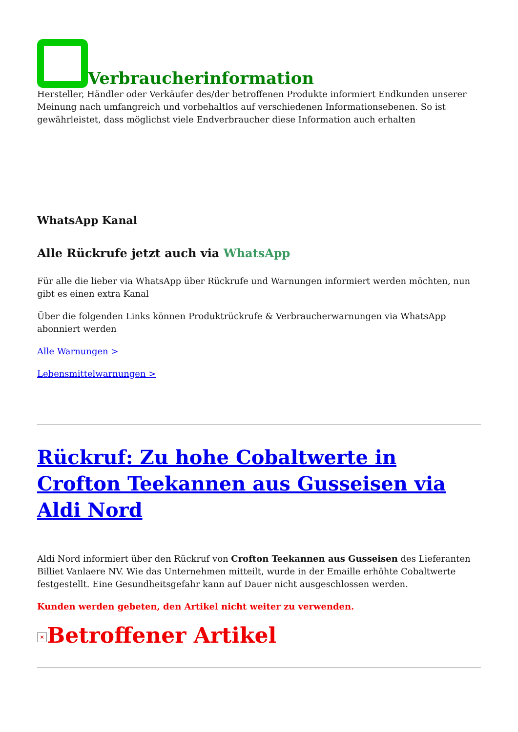Verbraucherinformation
Hersteller, Händler oder Verkäufer des/der betroffenen Produkte informiert Endkunden unserer Meinung nach umfangreich und vorbehaltlos auf verschiedenen Informationsebenen. So ist gewährleistet, dass möglichst viele Endverbraucher diese Information auch erhalten
WhatsApp Kanal
Alle Rückrufe jetzt auch via WhatsApp
Für alle die lieber via WhatsApp über Rückrufe und Warnungen informiert werden möchten, nun gibt es einen extra Kanal
Über die folgenden Links können Produktrückrufe & Verbraucherwarnungen via WhatsApp abonniert werden
Alle Warnungen >
Lebensmittelwarnungen >
Rückruf: Zu hohe Cobaltwerte in Crofton Teekannen aus Gusseisen via Aldi Nord
Aldi Nord informiert über den Rückruf von Crofton Teekannen aus Gusseisen des Lieferanten Billiet Vanlaere NV. Wie das Unternehmen mitteilt, wurde in der Emaille erhöhte Cobaltwerte festgestellt. Eine Gesundheitsgefahr kann auf Dauer nicht ausgeschlossen werden.
Kunden werden gebeten, den Artikel nicht weiter zu verwenden.
× Betroffener Artikel